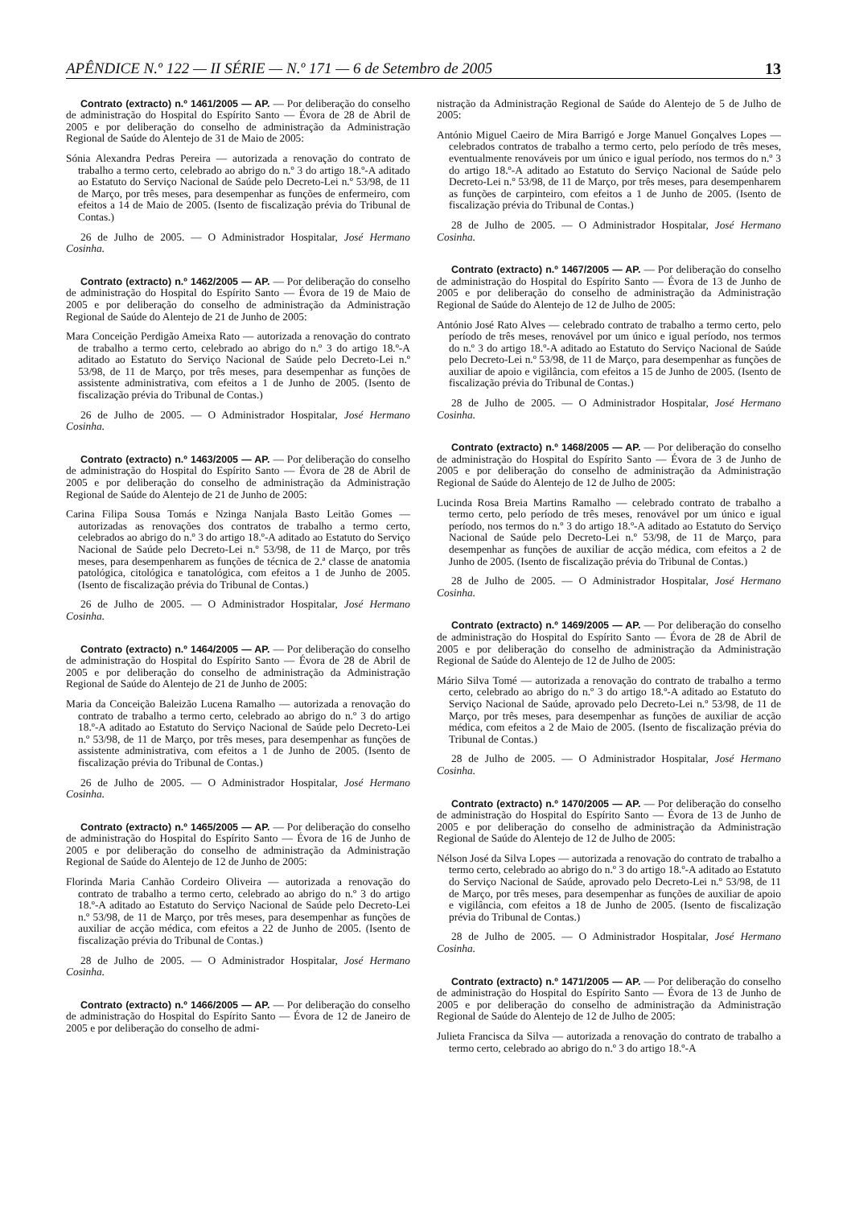APÊNDICE N.º 122 — II SÉRIE — N.º 171 — 6 de Setembro de 2005 13
Contrato (extracto) n.º 1461/2005 — AP. — Por deliberação do conselho de administração do Hospital do Espírito Santo — Évora de 28 de Abril de 2005 e por deliberação do conselho de administração da Administração Regional de Saúde do Alentejo de 31 de Maio de 2005:
Sónia Alexandra Pedras Pereira — autorizada a renovação do contrato de trabalho a termo certo, celebrado ao abrigo do n.º 3 do artigo 18.º-A aditado ao Estatuto do Serviço Nacional de Saúde pelo Decreto-Lei n.º 53/98, de 11 de Março, por três meses, para desempenhar as funções de enfermeiro, com efeitos a 14 de Maio de 2005. (Isento de fiscalização prévia do Tribunal de Contas.)
26 de Julho de 2005. — O Administrador Hospitalar, José Hermano Cosinha.
Contrato (extracto) n.º 1462/2005 — AP. — Por deliberação do conselho de administração do Hospital do Espírito Santo — Évora de 19 de Maio de 2005 e por deliberação do conselho de administração da Administração Regional de Saúde do Alentejo de 21 de Junho de 2005:
Mara Conceição Perdigão Ameixa Rato — autorizada a renovação do contrato de trabalho a termo certo, celebrado ao abrigo do n.º 3 do artigo 18.º-A aditado ao Estatuto do Serviço Nacional de Saúde pelo Decreto-Lei n.º 53/98, de 11 de Março, por três meses, para desempenhar as funções de assistente administrativa, com efeitos a 1 de Junho de 2005. (Isento de fiscalização prévia do Tribunal de Contas.)
26 de Julho de 2005. — O Administrador Hospitalar, José Hermano Cosinha.
Contrato (extracto) n.º 1463/2005 — AP. — Por deliberação do conselho de administração do Hospital do Espírito Santo — Évora de 28 de Abril de 2005 e por deliberação do conselho de administração da Administração Regional de Saúde do Alentejo de 21 de Junho de 2005:
Carina Filipa Sousa Tomás e Nzinga Nanjala Basto Leitão Gomes — autorizadas as renovações dos contratos de trabalho a termo certo, celebrados ao abrigo do n.º 3 do artigo 18.º-A aditado ao Estatuto do Serviço Nacional de Saúde pelo Decreto-Lei n.º 53/98, de 11 de Março, por três meses, para desempenharem as funções de técnica de 2.ª classe de anatomia patológica, citológica e tanatológica, com efeitos a 1 de Junho de 2005. (Isento de fiscalização prévia do Tribunal de Contas.)
26 de Julho de 2005. — O Administrador Hospitalar, José Hermano Cosinha.
Contrato (extracto) n.º 1464/2005 — AP. — Por deliberação do conselho de administração do Hospital do Espírito Santo — Évora de 28 de Abril de 2005 e por deliberação do conselho de administração da Administração Regional de Saúde do Alentejo de 21 de Junho de 2005:
Maria da Conceição Baleizão Lucena Ramalho — autorizada a renovação do contrato de trabalho a termo certo, celebrado ao abrigo do n.º 3 do artigo 18.º-A aditado ao Estatuto do Serviço Nacional de Saúde pelo Decreto-Lei n.º 53/98, de 11 de Março, por três meses, para desempenhar as funções de assistente administrativa, com efeitos a 1 de Junho de 2005. (Isento de fiscalização prévia do Tribunal de Contas.)
26 de Julho de 2005. — O Administrador Hospitalar, José Hermano Cosinha.
Contrato (extracto) n.º 1465/2005 — AP. — Por deliberação do conselho de administração do Hospital do Espírito Santo — Évora de 16 de Junho de 2005 e por deliberação do conselho de administração da Administração Regional de Saúde do Alentejo de 12 de Junho de 2005:
Florinda Maria Canhão Cordeiro Oliveira — autorizada a renovação do contrato de trabalho a termo certo, celebrado ao abrigo do n.º 3 do artigo 18.º-A aditado ao Estatuto do Serviço Nacional de Saúde pelo Decreto-Lei n.º 53/98, de 11 de Março, por três meses, para desempenhar as funções de auxiliar de acção médica, com efeitos a 22 de Junho de 2005. (Isento de fiscalização prévia do Tribunal de Contas.)
28 de Julho de 2005. — O Administrador Hospitalar, José Hermano Cosinha.
Contrato (extracto) n.º 1466/2005 — AP. — Por deliberação do conselho de administração do Hospital do Espírito Santo — Évora de 12 de Janeiro de 2005 e por deliberação do conselho de admi-
nistração da Administração Regional de Saúde do Alentejo de 5 de Julho de 2005:
António Miguel Caeiro de Mira Barrigó e Jorge Manuel Gonçalves Lopes — celebrados contratos de trabalho a termo certo, pelo período de três meses, eventualmente renováveis por um único e igual período, nos termos do n.º 3 do artigo 18.º-A aditado ao Estatuto do Serviço Nacional de Saúde pelo Decreto-Lei n.º 53/98, de 11 de Março, por três meses, para desempenharem as funções de carpinteiro, com efeitos a 1 de Junho de 2005. (Isento de fiscalização prévia do Tribunal de Contas.)
28 de Julho de 2005. — O Administrador Hospitalar, José Hermano Cosinha.
Contrato (extracto) n.º 1467/2005 — AP. — Por deliberação do conselho de administração do Hospital do Espírito Santo — Évora de 13 de Junho de 2005 e por deliberação do conselho de administração da Administração Regional de Saúde do Alentejo de 12 de Julho de 2005:
António José Rato Alves — celebrado contrato de trabalho a termo certo, pelo período de três meses, renovável por um único e igual período, nos termos do n.º 3 do artigo 18.º-A aditado ao Estatuto do Serviço Nacional de Saúde pelo Decreto-Lei n.º 53/98, de 11 de Março, para desempenhar as funções de auxiliar de apoio e vigilância, com efeitos a 15 de Junho de 2005. (Isento de fiscalização prévia do Tribunal de Contas.)
28 de Julho de 2005. — O Administrador Hospitalar, José Hermano Cosinha.
Contrato (extracto) n.º 1468/2005 — AP. — Por deliberação do conselho de administração do Hospital do Espírito Santo — Évora de 3 de Junho de 2005 e por deliberação do conselho de administração da Administração Regional de Saúde do Alentejo de 12 de Julho de 2005:
Lucinda Rosa Breia Martins Ramalho — celebrado contrato de trabalho a termo certo, pelo período de três meses, renovável por um único e igual período, nos termos do n.º 3 do artigo 18.º-A aditado ao Estatuto do Serviço Nacional de Saúde pelo Decreto-Lei n.º 53/98, de 11 de Março, para desempenhar as funções de auxiliar de acção médica, com efeitos a 2 de Junho de 2005. (Isento de fiscalização prévia do Tribunal de Contas.)
28 de Julho de 2005. — O Administrador Hospitalar, José Hermano Cosinha.
Contrato (extracto) n.º 1469/2005 — AP. — Por deliberação do conselho de administração do Hospital do Espírito Santo — Évora de 28 de Abril de 2005 e por deliberação do conselho de administração da Administração Regional de Saúde do Alentejo de 12 de Julho de 2005:
Mário Silva Tomé — autorizada a renovação do contrato de trabalho a termo certo, celebrado ao abrigo do n.º 3 do artigo 18.º-A aditado ao Estatuto do Serviço Nacional de Saúde, aprovado pelo Decreto-Lei n.º 53/98, de 11 de Março, por três meses, para desempenhar as funções de auxiliar de acção médica, com efeitos a 2 de Maio de 2005. (Isento de fiscalização prévia do Tribunal de Contas.)
28 de Julho de 2005. — O Administrador Hospitalar, José Hermano Cosinha.
Contrato (extracto) n.º 1470/2005 — AP. — Por deliberação do conselho de administração do Hospital do Espírito Santo — Évora de 13 de Junho de 2005 e por deliberação do conselho de administração da Administração Regional de Saúde do Alentejo de 12 de Julho de 2005:
Nélson José da Silva Lopes — autorizada a renovação do contrato de trabalho a termo certo, celebrado ao abrigo do n.º 3 do artigo 18.º-A aditado ao Estatuto do Serviço Nacional de Saúde, aprovado pelo Decreto-Lei n.º 53/98, de 11 de Março, por três meses, para desempenhar as funções de auxiliar de apoio e vigilância, com efeitos a 18 de Junho de 2005. (Isento de fiscalização prévia do Tribunal de Contas.)
28 de Julho de 2005. — O Administrador Hospitalar, José Hermano Cosinha.
Contrato (extracto) n.º 1471/2005 — AP. — Por deliberação do conselho de administração do Hospital do Espírito Santo — Évora de 13 de Junho de 2005 e por deliberação do conselho de administração da Administração Regional de Saúde do Alentejo de 12 de Julho de 2005:
Julieta Francisca da Silva — autorizada a renovação do contrato de trabalho a termo certo, celebrado ao abrigo do n.º 3 do artigo 18.º-A